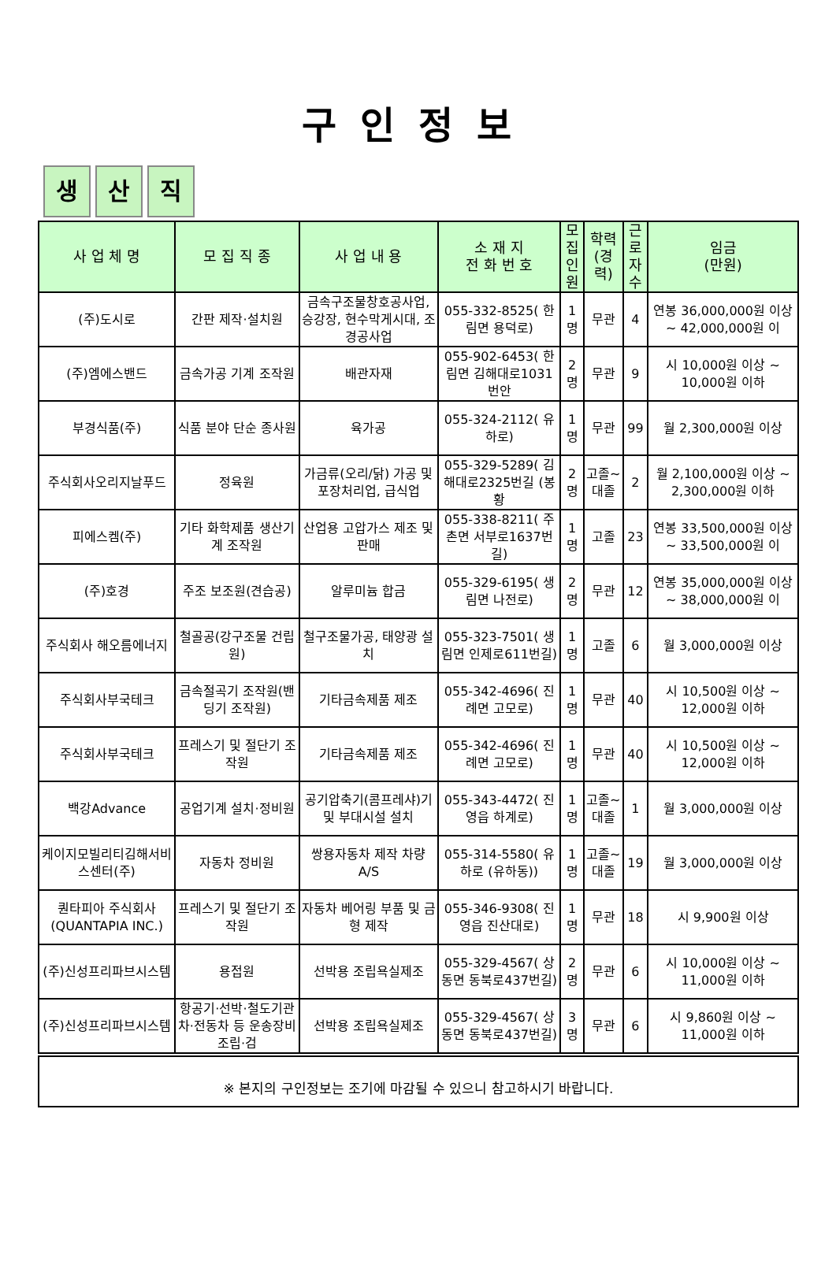구인정보
생산 직
| 사 업 체 명 | 모 집 직 종 | 사 업 내 용 | 소 재 지 전 화 번 호 | 모집 인원 | 학력 (경력) | 근로 자수 | 임금 (만원) |
| --- | --- | --- | --- | --- | --- | --- | --- |
| (주)도시로 | 간판 제작·설치원 | 금속구조물창호공사업, 승강장, 현수막게시대, 조경공사업 | 055-332-8525( 한림면 용덕로) | 1명 | 무관 | 4 | 연봉 36,000,000원 이상 ~ 42,000,000원 이 |
| (주)엠에스밴드 | 금속가공 기계 조작원 | 배관자재 | 055-902-6453( 한림면 김해대로1031번안 | 2명 | 무관 | 9 | 시 10,000원 이상 ~ 10,000원 이하 |
| 부경식품(주) | 식품 분야 단순 종사원 | 육가공 | 055-324-2112( 유하로) | 1명 | 무관 | 99 | 월 2,300,000원 이상 |
| 주식회사오리지날푸드 | 정육원 | 가금류(오리/닭) 가공 및 포장처리업, 급식업 | 055-329-5289( 김해대로2325번길 (봉황 | 2명 | 고졸~대졸 | 2 | 월 2,100,000원 이상 ~ 2,300,000원 이하 |
| 피에스켐(주) | 기타 화학제품 생산기계 조작원 | 산업용 고압가스 제조 및 판매 | 055-338-8211( 주촌면 서부로1637번길) | 1명 | 고졸 | 23 | 연봉 33,500,000원 이상 ~ 33,500,000원 이 |
| (주)호경 | 주조 보조원(견습공) | 알루미늄 합금 | 055-329-6195( 생림면 나전로) | 2명 | 무관 | 12 | 연봉 35,000,000원 이상 ~ 38,000,000원 이 |
| 주식회사 해오름에너지 | 철골공(강구조물 건립원) | 철구조물가공, 태양광 설치 | 055-323-7501( 생림면 인제로611번길) | 1명 | 고졸 | 6 | 월 3,000,000원 이상 |
| 주식회사부국테크 | 금속절곡기 조작원(밴딩기 조작원) | 기타금속제품 제조 | 055-342-4696( 진례면 고모로) | 1명 | 무관 | 40 | 시 10,500원 이상 ~ 12,000원 이하 |
| 주식회사부국테크 | 프레스기 및 절단기 조작원 | 기타금속제품 제조 | 055-342-4696( 진례면 고모로) | 1명 | 무관 | 40 | 시 10,500원 이상 ~ 12,000원 이하 |
| 백강Advance | 공업기계 설치·정비원 | 공기압축기(콤프레샤)기 및 부대시설 설치 | 055-343-4472( 진영읍 하계로) | 1명 | 고졸~대졸 | 1 | 월 3,000,000원 이상 |
| 케이지모빌리티김해서비스센터(주) | 자동차 정비원 | 쌍용자동차 제작 차량 A/S | 055-314-5580( 유하로 (유하동)) | 1명 | 고졸~대졸 | 19 | 월 3,000,000원 이상 |
| 퀀타피아 주식회사 (QUANTAPIA INC.) | 프레스기 및 절단기 조작원 | 자동차 베어링 부품 및 금형 제작 | 055-346-9308( 진영읍 진산대로) | 1명 | 무관 | 18 | 시 9,900원 이상 |
| (주)신성프리파브시스템 | 용접원 | 선박용 조립욕실제조 | 055-329-4567( 상동면 동북로437번길) | 2명 | 무관 | 6 | 시 10,000원 이상 ~ 11,000원 이하 |
| (주)신성프리파브시스템 | 항공기·선박·철도기관차·전동차 등 운송장비 조립·검 | 선박용 조립욕실제조 | 055-329-4567( 상동면 동북로437번길) | 3명 | 무관 | 6 | 시 9,860원 이상 ~ 11,000원 이하 |
※ 본지의 구인정보는 조기에 마감될 수 있으니 참고하시기 바랍니다.